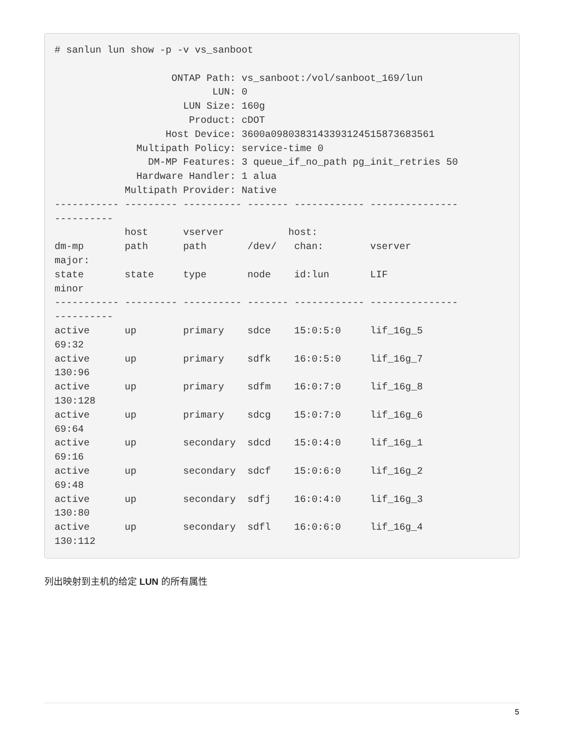# sanlun lun show -p -v vs_sanboot

                    ONTAP Path: vs_sanboot:/vol/sanboot_169/lun
                           LUN: 0
                      LUN Size: 160g
                       Product: cDOT
                   Host Device: 3600a0980383143393124515873683561
              Multipath Policy: service-time 0
                DM-MP Features: 3 queue_if_no_path pg_init_retries 50
              Hardware Handler: 1 alua
            Multipath Provider: Native
----------- --------- ---------- ------- ------------ ---------------
----------
            host      vserver           host:
dm-mp       path      path       /dev/   chan:        vserver
major:
state       state     type       node    id:lun       LIF
minor
----------- --------- ---------- ------- ------------ ---------------
----------
active      up        primary    sdce    15:0:5:0     lif_16g_5
69:32
active      up        primary    sdfk    16:0:5:0     lif_16g_7
130:96
active      up        primary    sdfm    16:0:7:0     lif_16g_8
130:128
active      up        primary    sdcg    15:0:7:0     lif_16g_6
69:64
active      up        secondary  sdcd    15:0:4:0     lif_16g_1
69:16
active      up        secondary  sdcf    15:0:6:0     lif_16g_2
69:48
active      up        secondary  sdfj    16:0:4:0     lif_16g_3
130:80
active      up        secondary  sdfl    16:0:6:0     lif_16g_4
130:112
列出映射到主机的给定 LUN 的所有属性
5